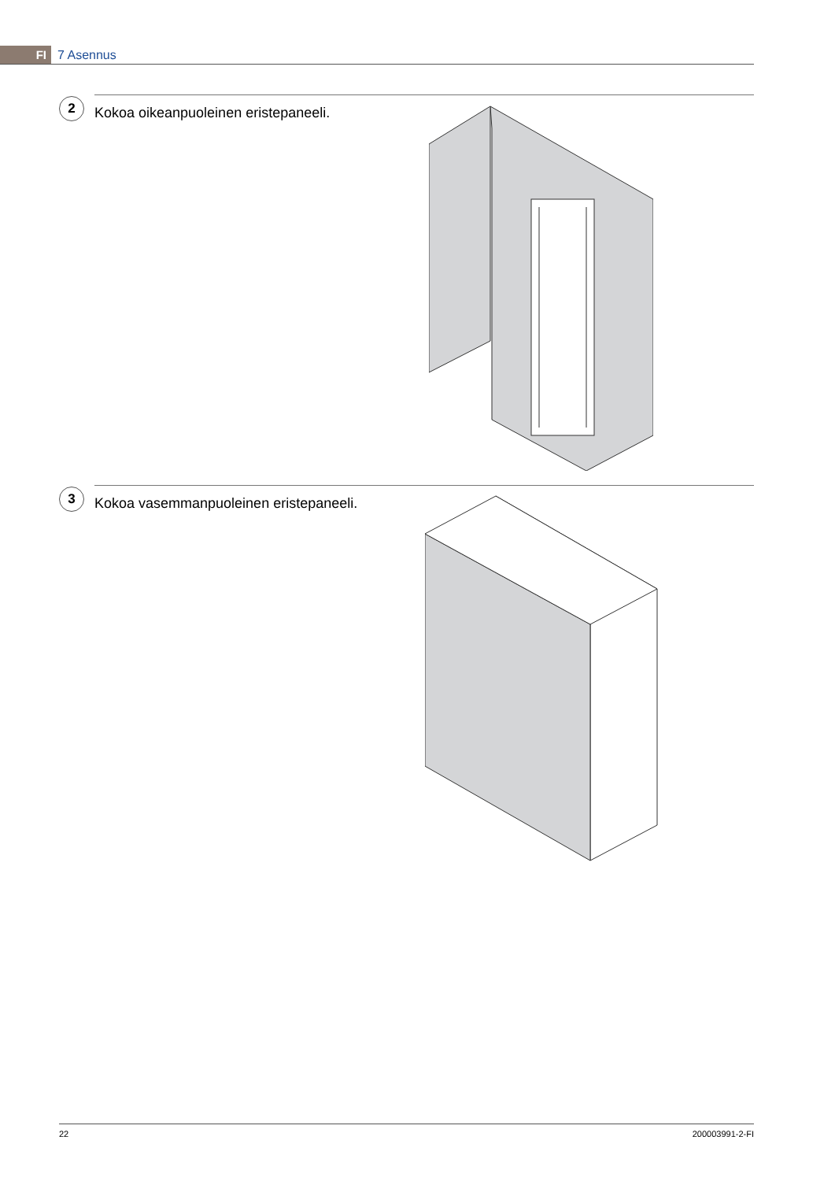FI 7 Asennus
2
Kokoa oikeanpuoleinen eristepaneeli.
3
Kokoa vasemmanpuoleinen eristepaneeli.
22 200003991-2-FI